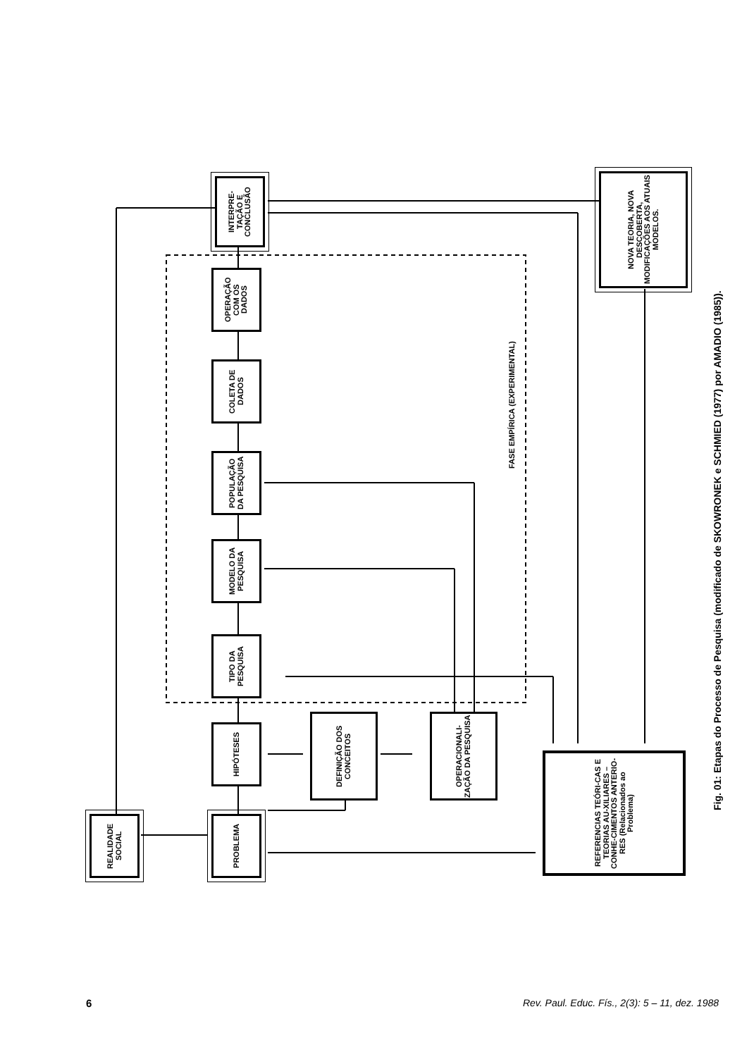REALIDADE SOCIAL
PROBLEMA
HIPÓTESES
TIPO DA PESQUISA
MODELO DA PESQUISA
POPULAÇÃO DA PESQUISA
COLETA DE DADOS
OPERAÇÃO COM OS DADOS
INTERPRE-TAÇÃO E CONCLUSÃO
DEFINIÇÃO DOS CONCEITOS
OPERACIONALI-ZAÇÃO DA PESQUISA
FASE EMPÍRICA (EXPERIMENTAL)
NOVA TEORIA, NOVA DESCOBERTA, MODIFICAÇÕES AOS ATUAIS MODELOS.
REFERENCIAS TEÓRI-CAS E TEORIAS AU-XILIARES – CONHE-CIMENTOS ANTERIO-RES (Relacionados ao Problema)
Fig. 01: Etapas do Processo de Pesquisa (modificado de SKOWRONEK e SCHMIED (1977) por AMADIO (1985)).
6 Rev. Paul. Educ. Fís., 2(3): 5 – 11, dez. 1988